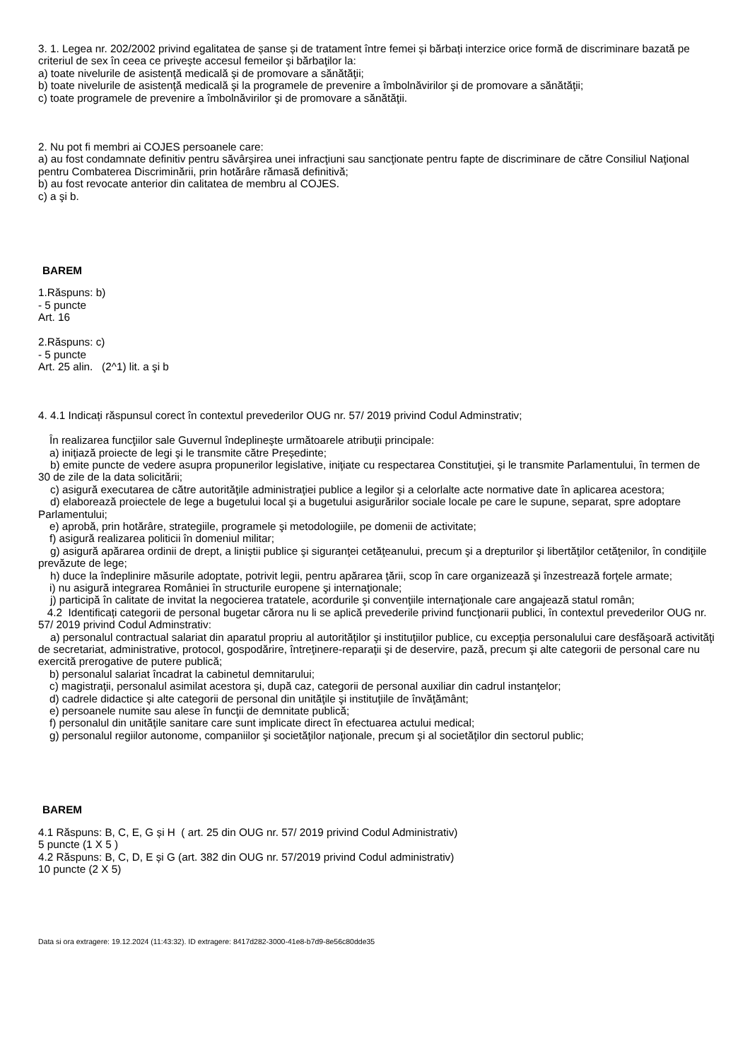3. 1. Legea nr. 202/2002 privind egalitatea de șanse și de tratament între femei și bărbați interzice orice formă de discriminare bazată pe criteriul de sex în ceea ce priveşte accesul femeilor şi bărbaţilor la:
a) toate nivelurile de asistenţă medicală şi de promovare a sănătăţii;
b) toate nivelurile de asistenţă medicală şi la programele de prevenire a îmbolnăvirilor şi de promovare a sănătăţii;
c) toate programele de prevenire a îmbolnăvirilor şi de promovare a sănătăţii.
2. Nu pot fi membri ai COJES persoanele care:
a) au fost condamnate definitiv pentru săvârşirea unei infracţiuni sau sancţionate pentru fapte de discriminare de către Consiliul Naţional pentru Combaterea Discriminării, prin hotărâre rămasă definitivă;
b) au fost revocate anterior din calitatea de membru al COJES.
c) a şi b.
BAREM
1.Răspuns: b)
- 5 puncte
Art. 16
2.Răspuns: c)
- 5 puncte
Art. 25 alin. (2^1) lit. a şi b
4. 4.1 Indicați răspunsul corect în contextul prevederilor OUG nr. 57/ 2019 privind Codul Adminstrativ;
În realizarea funcţiilor sale Guvernul îndeplineşte următoarele atribuţii principale:
a) iniţiază proiecte de legi şi le transmite către Președinte;
b) emite puncte de vedere asupra propunerilor legislative, iniţiate cu respectarea Constituţiei, şi le transmite Parlamentului, în termen de 30 de zile de la data solicitării;
c) asigură executarea de către autorităţile administraţiei publice a legilor şi a celorlalte acte normative date în aplicarea acestora;
d) elaborează proiectele de lege a bugetului local şi a bugetului asigurărilor sociale locale pe care le supune, separat, spre adoptare Parlamentului;
e) aprobă, prin hotărâre, strategiile, programele şi metodologiile, pe domenii de activitate;
f) asigură realizarea politicii în domeniul militar;
g) asigură apărarea ordinii de drept, a liniştii publice şi siguranţei cetăţeanului, precum şi a drepturilor şi libertăţilor cetăţenilor, în condiţiile prevăzute de lege;
h) duce la îndeplinire măsurile adoptate, potrivit legii, pentru apărarea ţării, scop în care organizează şi înzestrează forţele armate;
i) nu asigură integrarea României în structurile europene şi internaţionale;
j) participă în calitate de invitat la negocierea tratatele, acordurile şi convenţiile internaţionale care angajează statul român;
4.2 Identificați categorii de personal bugetar cărora nu li se aplică prevederile privind funcţionarii publici, în contextul prevederilor OUG nr. 57/ 2019 privind Codul Adminstrativ:
a) personalul contractual salariat din aparatul propriu al autorităţilor şi instituţiilor publice, cu excepția personalului care desfăşoară activităţi de secretariat, administrative, protocol, gospodărire, întreţinere-reparaţii şi de deservire, pază, precum şi alte categorii de personal care nu exercită prerogative de putere publică;
b) personalul salariat încadrat la cabinetul demnitarului;
c) magistraţii, personalul asimilat acestora şi, după caz, categorii de personal auxiliar din cadrul instanţelor;
d) cadrele didactice şi alte categorii de personal din unităţile şi instituţiile de învăţământ;
e) persoanele numite sau alese în funcţii de demnitate publică;
f) personalul din unităţile sanitare care sunt implicate direct în efectuarea actului medical;
g) personalul regiilor autonome, companiilor şi societăţilor naţionale, precum şi al societăţilor din sectorul public;
BAREM
4.1 Răspuns: B, C, E, G și H ( art. 25 din OUG nr. 57/ 2019 privind Codul Administrativ)
5 puncte (1 X 5 )
4.2 Răspuns: B, C, D, E și G (art. 382 din OUG nr. 57/2019 privind Codul administrativ)
10 puncte (2 X 5)
Data si ora extragere: 19.12.2024 (11:43:32). ID extragere: 8417d282-3000-41e8-b7d9-8e56c80dde35